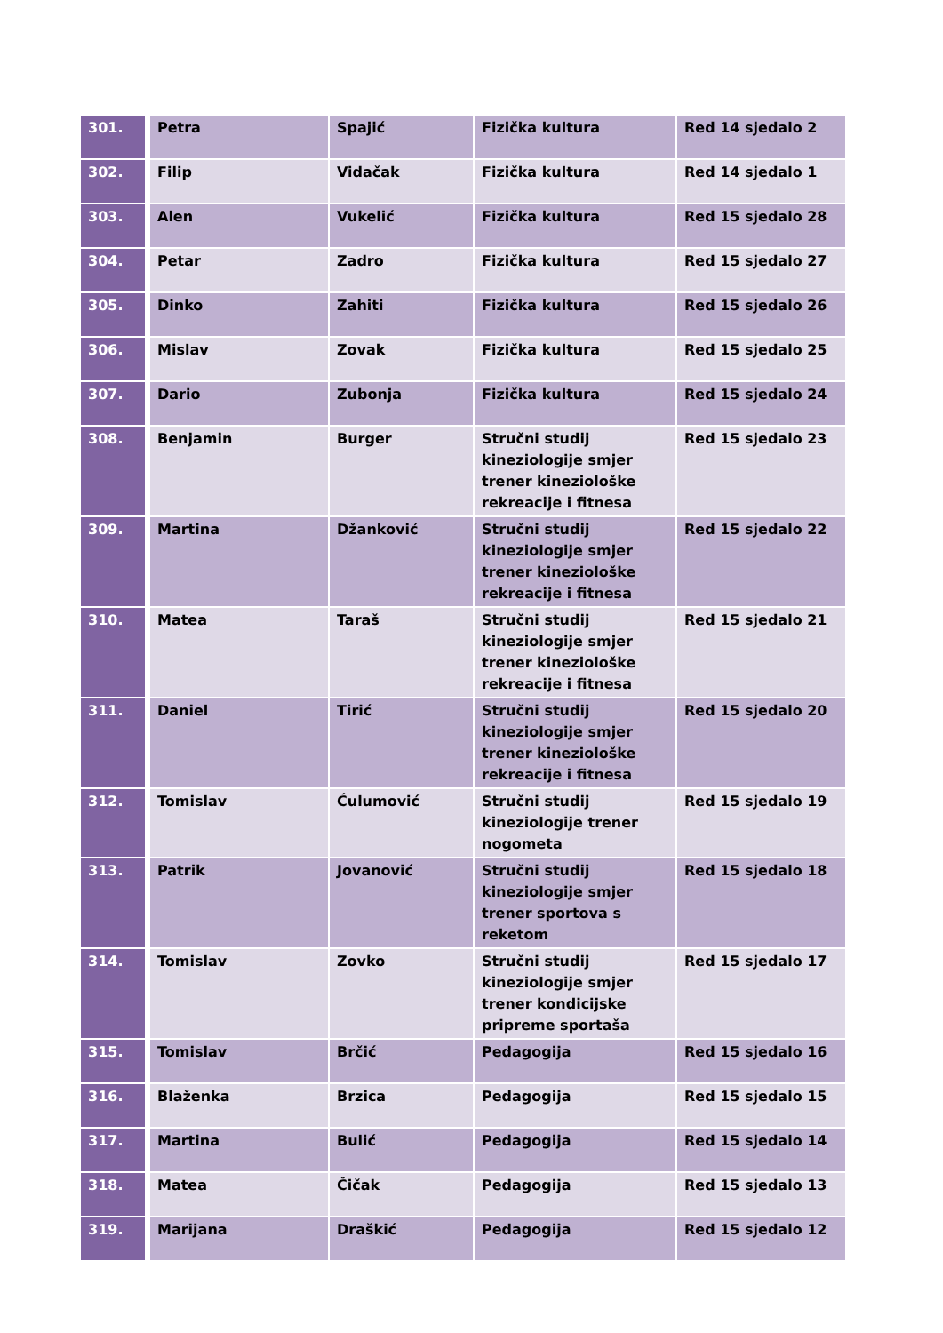| 301. | Petra | Spajić | Fizička kultura | Red 14 sjedalo 2 |
| 302. | Filip | Vidačak | Fizička kultura | Red 14 sjedalo 1 |
| 303. | Alen | Vukelić | Fizička kultura | Red 15 sjedalo 28 |
| 304. | Petar | Zadro | Fizička kultura | Red 15 sjedalo 27 |
| 305. | Dinko | Zahiti | Fizička kultura | Red 15 sjedalo 26 |
| 306. | Mislav | Zovak | Fizička kultura | Red 15 sjedalo 25 |
| 307. | Dario | Zubonja | Fizička kultura | Red 15 sjedalo 24 |
| 308. | Benjamin | Burger | Stručni studij kineziologije smjer trener kineziološke rekreacije i fitnesa | Red 15 sjedalo 23 |
| 309. | Martina | Džanković | Stručni studij kineziologije smjer trener kineziološke rekreacije i fitnesa | Red 15 sjedalo 22 |
| 310. | Matea | Taraš | Stručni studij kineziologije smjer trener kineziološke rekreacije i fitnesa | Red 15 sjedalo 21 |
| 311. | Daniel | Tirić | Stručni studij kineziologije smjer trener kineziološke rekreacije i fitnesa | Red 15 sjedalo 20 |
| 312. | Tomislav | Ćulumović | Stručni studij kineziologije trener nogometa | Red 15 sjedalo 19 |
| 313. | Patrik | Jovanović | Stručni studij kineziologije smjer trener sportova s reketom | Red 15 sjedalo 18 |
| 314. | Tomislav | Zovko | Stručni studij kineziologije smjer trener kondicijske pripreme sportaša | Red 15 sjedalo 17 |
| 315. | Tomislav | Brčić | Pedagogija | Red 15 sjedalo 16 |
| 316. | Blaženka | Brzica | Pedagogija | Red 15 sjedalo 15 |
| 317. | Martina | Bulić | Pedagogija | Red 15 sjedalo 14 |
| 318. | Matea | Čičak | Pedagogija | Red 15 sjedalo 13 |
| 319. | Marijana | Draškić | Pedagogija | Red 15 sjedalo 12 |